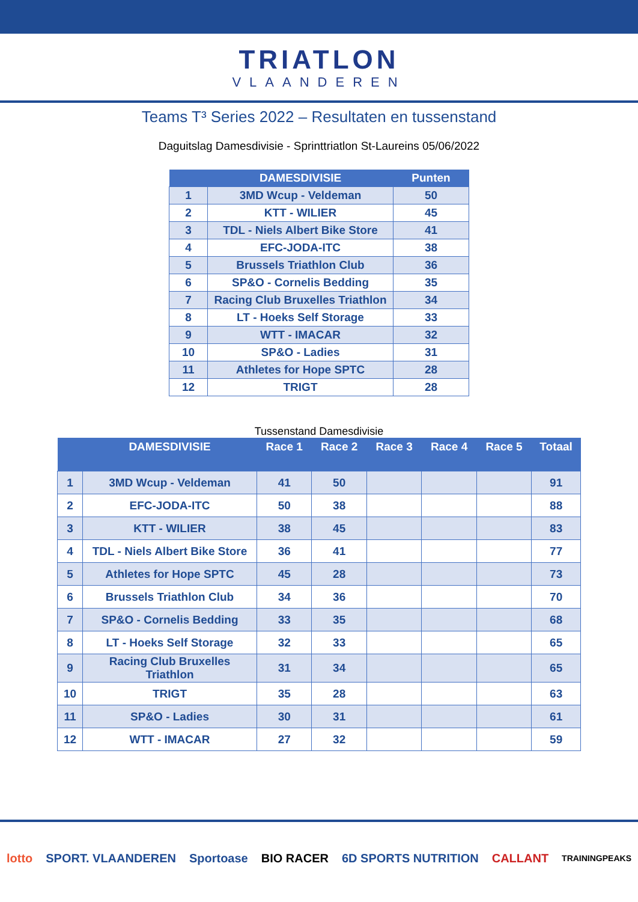TRIATLON
VLAANDEREN
Teams T³ Series 2022 – Resultaten en tussenstand
Daguitslag Damesdivisie - Sprinttriatlon St-Laureins 05/06/2022
| | DAMESDIVISIE | Punten |
| --- | --- | --- |
| 1 | 3MD Wcup - Veldeman | 50 |
| 2 | KTT - WILIER | 45 |
| 3 | TDL - Niels Albert Bike Store | 41 |
| 4 | EFC-JODA-ITC | 38 |
| 5 | Brussels Triathlon Club | 36 |
| 6 | SP&O - Cornelis Bedding | 35 |
| 7 | Racing Club Bruxelles Triathlon | 34 |
| 8 | LT - Hoeks Self Storage | 33 |
| 9 | WTT - IMACAR | 32 |
| 10 | SP&O - Ladies | 31 |
| 11 | Athletes for Hope SPTC | 28 |
| 12 | TRIGT | 28 |
Tussenstand Damesdivisie
| | DAMESDIVISIE | Race 1 | Race 2 | Race 3 | Race 4 | Race 5 | Totaal |
| --- | --- | --- | --- | --- | --- | --- | --- |
| 1 | 3MD Wcup - Veldeman | 41 | 50 | | | | 91 |
| 2 | EFC-JODA-ITC | 50 | 38 | | | | 88 |
| 3 | KTT - WILIER | 38 | 45 | | | | 83 |
| 4 | TDL - Niels Albert Bike Store | 36 | 41 | | | | 77 |
| 5 | Athletes for Hope SPTC | 45 | 28 | | | | 73 |
| 6 | Brussels Triathlon Club | 34 | 36 | | | | 70 |
| 7 | SP&O - Cornelis Bedding | 33 | 35 | | | | 68 |
| 8 | LT - Hoeks Self Storage | 32 | 33 | | | | 65 |
| 9 | Racing Club Bruxelles Triathlon | 31 | 34 | | | | 65 |
| 10 | TRIGT | 35 | 28 | | | | 63 |
| 11 | SP&O - Ladies | 30 | 31 | | | | 61 |
| 12 | WTT - IMACAR | 27 | 32 | | | | 59 |
lotto SPORT. VLAANDEREN Sportoase BIO RACER 6D SPORTS NUTRITION CALLANT TRAININGPEAKS